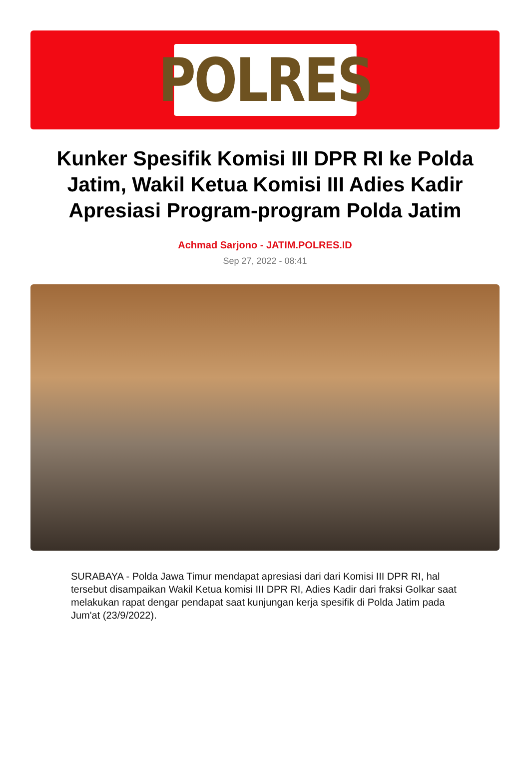POLRES
Kunker Spesifik Komisi III DPR RI ke Polda Jatim, Wakil Ketua Komisi III Adies Kadir Apresiasi Program-program Polda Jatim
Achmad Sarjono - JATIM.POLRES.ID
Sep 27, 2022 - 08:41
SURABAYA - Polda Jawa Timur mendapat apresiasi dari dari Komisi III DPR RI, hal tersebut disampaikan Wakil Ketua komisi III DPR RI, Adies Kadir dari fraksi Golkar saat melakukan rapat dengar pendapat saat kunjungan kerja spesifik di Polda Jatim pada Jum'at (23/9/2022).